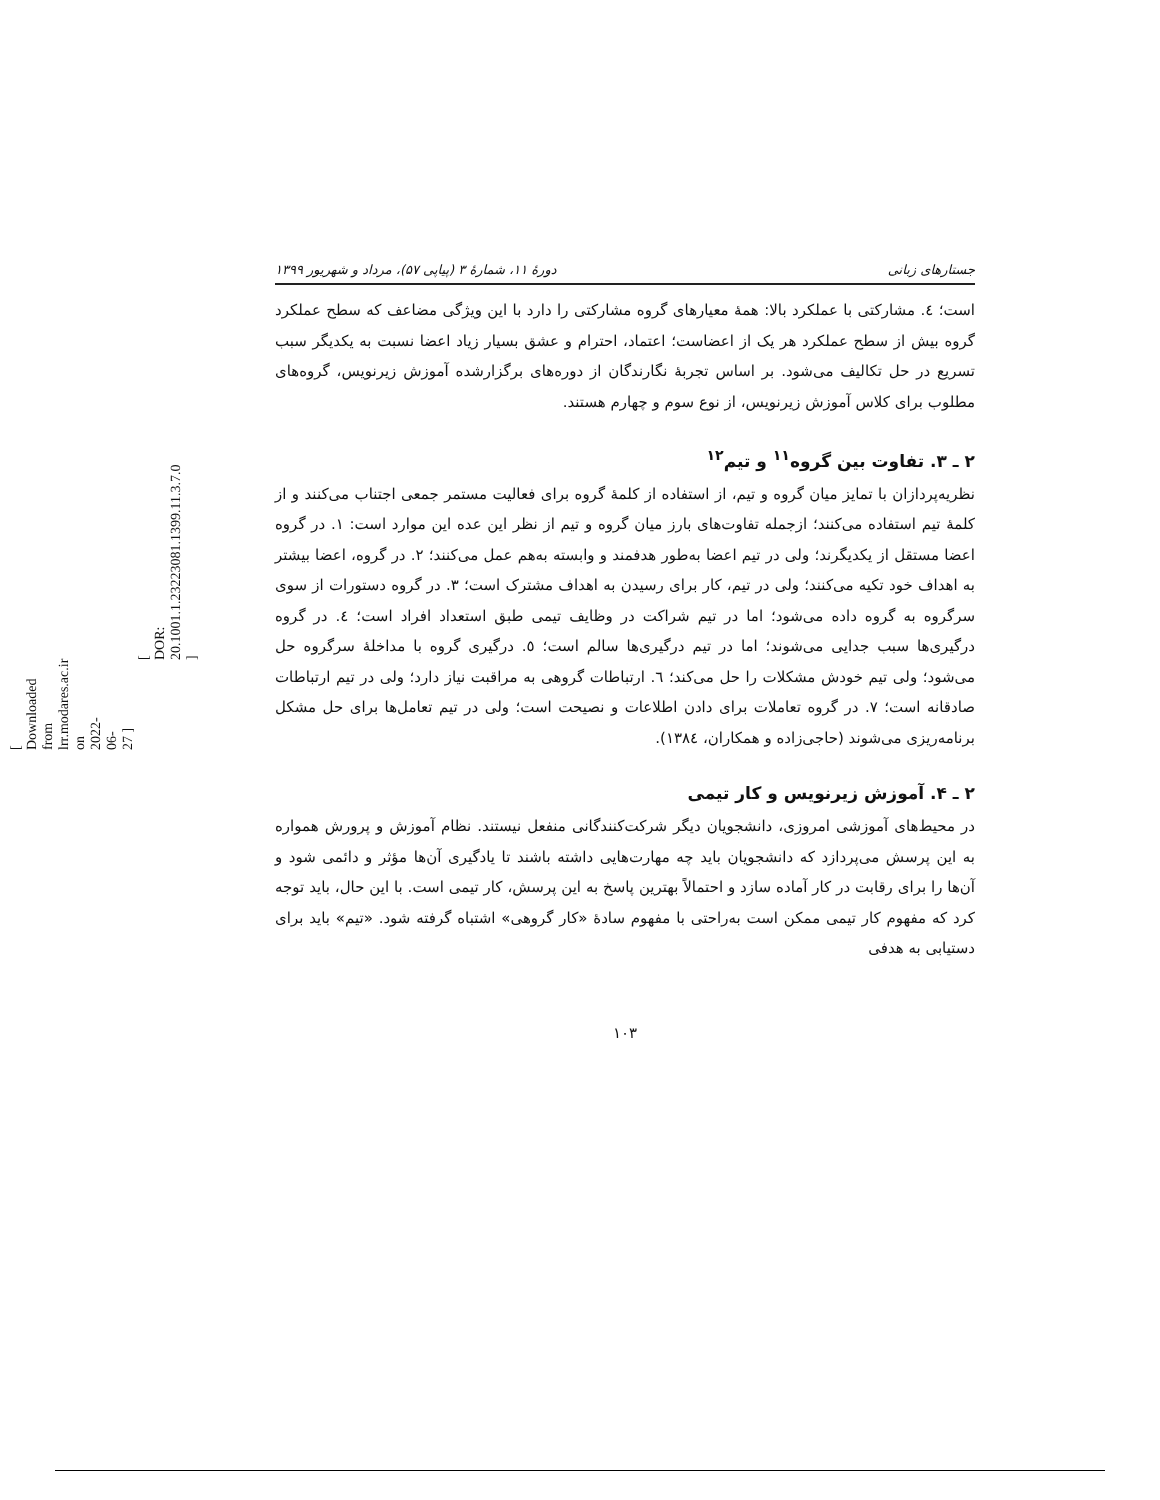[ Downloaded from lrr.modares.ac.ir on 2022-06-27 ]
[ DOR: 20.1001.1.23223081.1399.11.3.7.0 ]
جستارهای زبانی دورهٔ ۱۱، شمارهٔ ۳ (پیاپی ۵۷)، مرداد و شهریور ۱۳۹۹
است؛ ٤. مشارکتی با عملکرد بالا: همهٔ معیارهای گروه مشارکتی را دارد با این ویژگی مضاعف که سطح عملکرد گروه بیش از سطح عملکرد هر یک از اعضاست؛ اعتماد، احترام و عشق بسیار زیاد اعضا نسبت به یکدیگر سبب تسریع در حل تکالیف می‌شود. بر اساس تجربهٔ نگارندگان از دوره‌های برگزارشده آموزش زیرنویس، گروه‌های مطلوب برای کلاس آموزش زیرنویس، از نوع سوم و چهارم هستند.
۲ ـ ۳. تفاوت بین گروه<sup>۱۱</sup> و تیم<sup>۱۲</sup>
نظریه‌پردازان با تمایز میان گروه و تیم، از استفاده از کلمهٔ گروه برای فعالیت مستمر جمعی اجتناب می‌کنند و از کلمهٔ تیم استفاده می‌کنند؛ ازجمله تفاوت‌های بارز میان گروه و تیم از نظر این عده این موارد است: ۱. در گروه اعضا مستقل از یکدیگرند؛ ولی در تیم اعضا به‌طور هدفمند و وابسته به‌هم عمل می‌کنند؛ ۲. در گروه، اعضا بیشتر به اهداف خود تکیه می‌کنند؛ ولی در تیم، کار برای رسیدن به اهداف مشترک است؛ ۳. در گروه دستورات از سوی سرگروه به گروه داده می‌شود؛ اما در تیم شراکت در وظایف تیمی طبق استعداد افراد است؛ ٤. در گروه درگیری‌ها سبب جدایی می‌شوند؛ اما در تیم درگیری‌ها سالم است؛ ٥. درگیری گروه با مداخلهٔ سرگروه حل می‌شود؛ ولی تیم خودش مشکلات را حل می‌کند؛ ٦. ارتباطات گروهی به مراقبت نیاز دارد؛ ولی در تیم ارتباطات صادقانه است؛ ۷. در گروه تعاملات برای دادن اطلاعات و نصیحت است؛ ولی در تیم تعامل‌ها برای حل مشکل برنامه‌ریزی می‌شوند (حاجی‌زاده و همکاران، ١٣٨٤).
۲ ـ ۴. آموزش زیرنویس و کار تیمی
در محیط‌های آموزشی امروزی، دانشجویان دیگر شرکت‌کنندگانی منفعل نیستند. نظام آموزش و پرورش همواره به این پرسش می‌پردازد که دانشجویان باید چه مهارت‌هایی داشته باشند تا یادگیری آن‌ها مؤثر و دائمی شود و آن‌ها را برای رقابت در کار آماده سازد و احتمالاً بهترین پاسخ به این پرسش، کار تیمی است. با این حال، باید توجه کرد که مفهوم کار تیمی ممکن است به‌راحتی با مفهوم سادهٔ «کار گروهی» اشتباه گرفته شود. «تیم» باید برای دستیابی به هدفی
۱۰۳